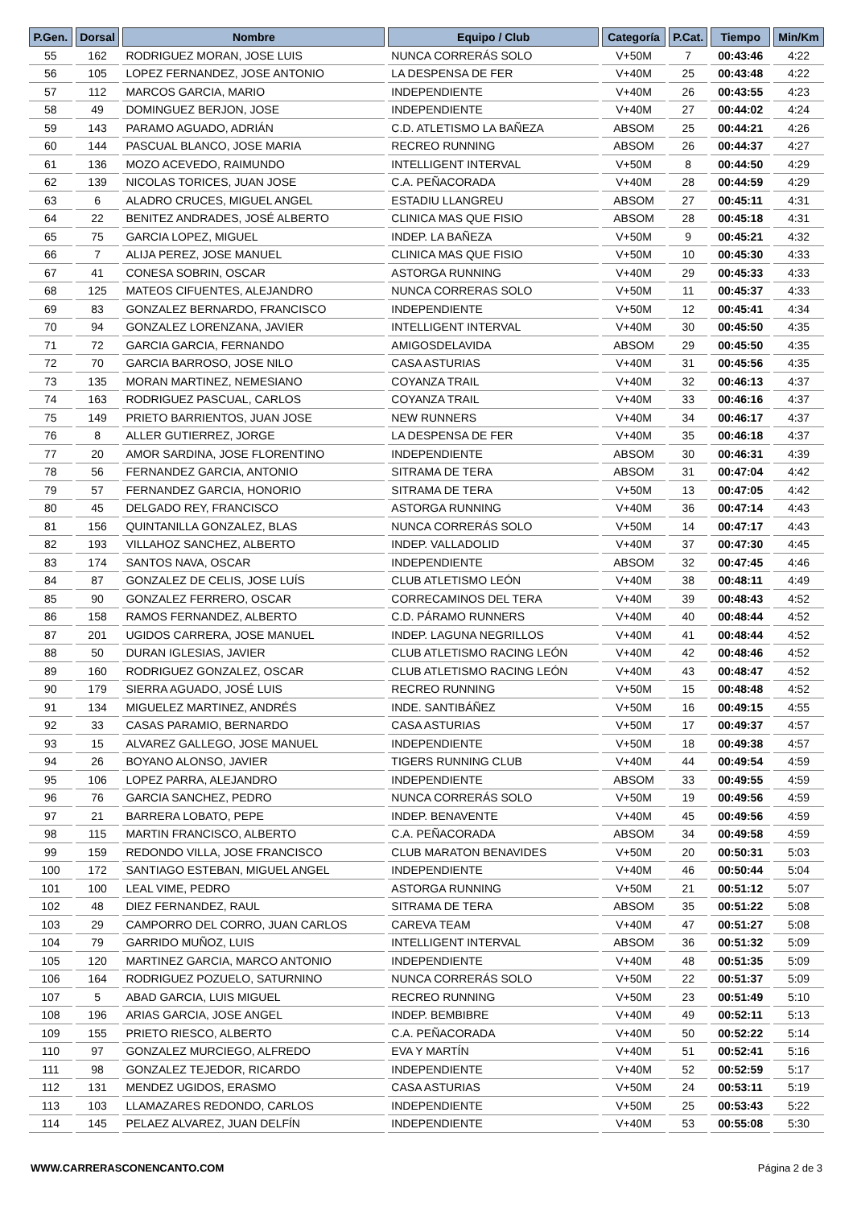| P.Gen. | Dorsal | Nombre | Equipo / Club | Categoría | P.Cat. | Tiempo | Min/Km |
| --- | --- | --- | --- | --- | --- | --- | --- |
| 55 | 162 | RODRIGUEZ MORAN, JOSE LUIS | NUNCA CORRERÁS SOLO | V+50M | 7 | 00:43:46 | 4:22 |
| 56 | 105 | LOPEZ FERNANDEZ, JOSE ANTONIO | LA DESPENSA DE FER | V+40M | 25 | 00:43:48 | 4:22 |
| 57 | 112 | MARCOS GARCIA, MARIO | INDEPENDIENTE | V+40M | 26 | 00:43:55 | 4:23 |
| 58 | 49 | DOMINGUEZ BERJON, JOSE | INDEPENDIENTE | V+40M | 27 | 00:44:02 | 4:24 |
| 59 | 143 | PARAMO AGUADO, ADRIÁN | C.D. ATLETISMO LA BAÑEZA | ABSOM | 25 | 00:44:21 | 4:26 |
| 60 | 144 | PASCUAL BLANCO, JOSE MARIA | RECREO RUNNING | ABSOM | 26 | 00:44:37 | 4:27 |
| 61 | 136 | MOZO ACEVEDO, RAIMUNDO | INTELLIGENT INTERVAL | V+50M | 8 | 00:44:50 | 4:29 |
| 62 | 139 | NICOLAS TORICES, JUAN JOSE | C.A. PEÑACORADA | V+40M | 28 | 00:44:59 | 4:29 |
| 63 | 6 | ALADRO CRUCES, MIGUEL ANGEL | ESTADIU LLANGREU | ABSOM | 27 | 00:45:11 | 4:31 |
| 64 | 22 | BENITEZ ANDRADES, JOSÉ ALBERTO | CLINICA MAS QUE FISIO | ABSOM | 28 | 00:45:18 | 4:31 |
| 65 | 75 | GARCIA LOPEZ, MIGUEL | INDEP. LA BAÑEZA | V+50M | 9 | 00:45:21 | 4:32 |
| 66 | 7 | ALIJA PEREZ, JOSE MANUEL | CLINICA MAS QUE FISIO | V+50M | 10 | 00:45:30 | 4:33 |
| 67 | 41 | CONESA SOBRIN, OSCAR | ASTORGA RUNNING | V+40M | 29 | 00:45:33 | 4:33 |
| 68 | 125 | MATEOS CIFUENTES, ALEJANDRO | NUNCA CORRERAS SOLO | V+50M | 11 | 00:45:37 | 4:33 |
| 69 | 83 | GONZALEZ BERNARDO, FRANCISCO | INDEPENDIENTE | V+50M | 12 | 00:45:41 | 4:34 |
| 70 | 94 | GONZALEZ LORENZANA, JAVIER | INTELLIGENT INTERVAL | V+40M | 30 | 00:45:50 | 4:35 |
| 71 | 72 | GARCIA GARCIA, FERNANDO | AMIGOSDELAVIDA | ABSOM | 29 | 00:45:50 | 4:35 |
| 72 | 70 | GARCIA BARROSO, JOSE NILO | CASA ASTURIAS | V+40M | 31 | 00:45:56 | 4:35 |
| 73 | 135 | MORAN MARTINEZ, NEMESIANO | COYANZA TRAIL | V+40M | 32 | 00:46:13 | 4:37 |
| 74 | 163 | RODRIGUEZ PASCUAL, CARLOS | COYANZA TRAIL | V+40M | 33 | 00:46:16 | 4:37 |
| 75 | 149 | PRIETO BARRIENTOS, JUAN JOSE | NEW RUNNERS | V+40M | 34 | 00:46:17 | 4:37 |
| 76 | 8 | ALLER GUTIERREZ, JORGE | LA DESPENSA DE FER | V+40M | 35 | 00:46:18 | 4:37 |
| 77 | 20 | AMOR SARDINA, JOSE FLORENTINO | INDEPENDIENTE | ABSOM | 30 | 00:46:31 | 4:39 |
| 78 | 56 | FERNANDEZ GARCIA, ANTONIO | SITRAMA DE TERA | ABSOM | 31 | 00:47:04 | 4:42 |
| 79 | 57 | FERNANDEZ GARCIA, HONORIO | SITRAMA DE TERA | V+50M | 13 | 00:47:05 | 4:42 |
| 80 | 45 | DELGADO REY, FRANCISCO | ASTORGA RUNNING | V+40M | 36 | 00:47:14 | 4:43 |
| 81 | 156 | QUINTANILLA GONZALEZ, BLAS | NUNCA CORRERÁS SOLO | V+50M | 14 | 00:47:17 | 4:43 |
| 82 | 193 | VILLAHOZ SANCHEZ, ALBERTO | INDEP. VALLADOLID | V+40M | 37 | 00:47:30 | 4:45 |
| 83 | 174 | SANTOS NAVA, OSCAR | INDEPENDIENTE | ABSOM | 32 | 00:47:45 | 4:46 |
| 84 | 87 | GONZALEZ DE CELIS, JOSE LUÍS | CLUB ATLETISMO LEÓN | V+40M | 38 | 00:48:11 | 4:49 |
| 85 | 90 | GONZALEZ FERRERO, OSCAR | CORRECAMINOS DEL TERA | V+40M | 39 | 00:48:43 | 4:52 |
| 86 | 158 | RAMOS FERNANDEZ, ALBERTO | C.D. PÁRAMO RUNNERS | V+40M | 40 | 00:48:44 | 4:52 |
| 87 | 201 | UGIDOS CARRERA, JOSE MANUEL | INDEP. LAGUNA NEGRILLOS | V+40M | 41 | 00:48:44 | 4:52 |
| 88 | 50 | DURAN IGLESIAS, JAVIER | CLUB ATLETISMO RACING LEÓN | V+40M | 42 | 00:48:46 | 4:52 |
| 89 | 160 | RODRIGUEZ GONZALEZ, OSCAR | CLUB ATLETISMO RACING LEÓN | V+40M | 43 | 00:48:47 | 4:52 |
| 90 | 179 | SIERRA AGUADO, JOSÉ LUIS | RECREO RUNNING | V+50M | 15 | 00:48:48 | 4:52 |
| 91 | 134 | MIGUELEZ MARTINEZ, ANDRÉS | INDE. SANTIBÁÑEZ | V+50M | 16 | 00:49:15 | 4:55 |
| 92 | 33 | CASAS PARAMIO, BERNARDO | CASA ASTURIAS | V+50M | 17 | 00:49:37 | 4:57 |
| 93 | 15 | ALVAREZ GALLEGO, JOSE MANUEL | INDEPENDIENTE | V+50M | 18 | 00:49:38 | 4:57 |
| 94 | 26 | BOYANO ALONSO, JAVIER | TIGERS RUNNING CLUB | V+40M | 44 | 00:49:54 | 4:59 |
| 95 | 106 | LOPEZ PARRA, ALEJANDRO | INDEPENDIENTE | ABSOM | 33 | 00:49:55 | 4:59 |
| 96 | 76 | GARCIA SANCHEZ, PEDRO | NUNCA CORRERÁS SOLO | V+50M | 19 | 00:49:56 | 4:59 |
| 97 | 21 | BARRERA LOBATO, PEPE | INDEP. BENAVENTE | V+40M | 45 | 00:49:56 | 4:59 |
| 98 | 115 | MARTIN FRANCISCO, ALBERTO | C.A. PEÑACORADA | ABSOM | 34 | 00:49:58 | 4:59 |
| 99 | 159 | REDONDO VILLA, JOSE FRANCISCO | CLUB MARATON BENAVIDES | V+50M | 20 | 00:50:31 | 5:03 |
| 100 | 172 | SANTIAGO ESTEBAN, MIGUEL ANGEL | INDEPENDIENTE | V+40M | 46 | 00:50:44 | 5:04 |
| 101 | 100 | LEAL VIME, PEDRO | ASTORGA RUNNING | V+50M | 21 | 00:51:12 | 5:07 |
| 102 | 48 | DIEZ FERNANDEZ, RAUL | SITRAMA DE TERA | ABSOM | 35 | 00:51:22 | 5:08 |
| 103 | 29 | CAMPORRO DEL CORRO, JUAN CARLOS | CAREVA TEAM | V+40M | 47 | 00:51:27 | 5:08 |
| 104 | 79 | GARRIDO MUÑOZ, LUIS | INTELLIGENT INTERVAL | ABSOM | 36 | 00:51:32 | 5:09 |
| 105 | 120 | MARTINEZ GARCIA, MARCO ANTONIO | INDEPENDIENTE | V+40M | 48 | 00:51:35 | 5:09 |
| 106 | 164 | RODRIGUEZ POZUELO, SATURNINO | NUNCA CORRERÁS SOLO | V+50M | 22 | 00:51:37 | 5:09 |
| 107 | 5 | ABAD GARCIA, LUIS MIGUEL | RECREO RUNNING | V+50M | 23 | 00:51:49 | 5:10 |
| 108 | 196 | ARIAS GARCIA, JOSE ANGEL | INDEP. BEMBIBRE | V+40M | 49 | 00:52:11 | 5:13 |
| 109 | 155 | PRIETO RIESCO, ALBERTO | C.A. PEÑACORADA | V+40M | 50 | 00:52:22 | 5:14 |
| 110 | 97 | GONZALEZ MURCIEGO, ALFREDO | EVA Y MARTÍN | V+40M | 51 | 00:52:41 | 5:16 |
| 111 | 98 | GONZALEZ TEJEDOR, RICARDO | INDEPENDIENTE | V+40M | 52 | 00:52:59 | 5:17 |
| 112 | 131 | MENDEZ UGIDOS, ERASMO | CASA ASTURIAS | V+50M | 24 | 00:53:11 | 5:19 |
| 113 | 103 | LLAMAZARES REDONDO, CARLOS | INDEPENDIENTE | V+50M | 25 | 00:53:43 | 5:22 |
| 114 | 145 | PELAEZ ALVAREZ, JUAN DELFÍN | INDEPENDIENTE | V+40M | 53 | 00:55:08 | 5:30 |
WWW.CARRERASCONENCANTO.COM Página 2 de 3